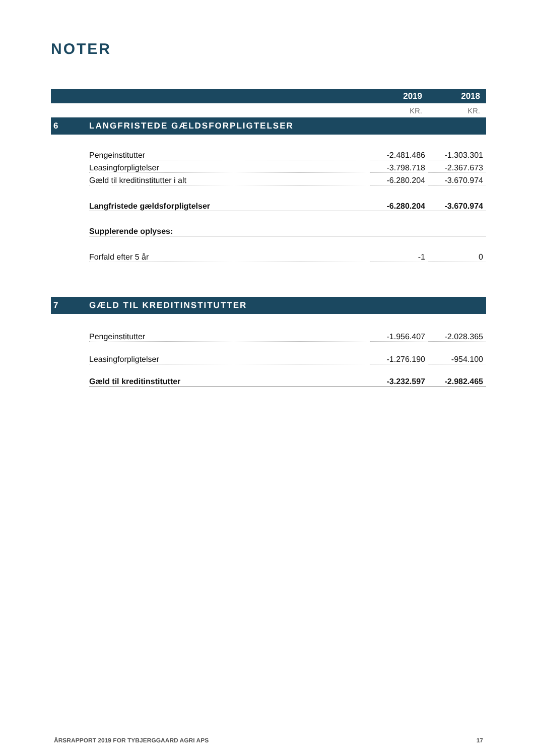NOTER
| | | 2019 | 2018 |
| --- | --- | --- | --- |
| | | KR. | KR. |
| 6 | LANGFRISTEDE GÆLDSFORPLIGTELSER | | |
| | Pengeinstitutter | -2.481.486 | -1.303.301 |
| | Leasingforpligtelser | -3.798.718 | -2.367.673 |
| | Gæld til kreditinstitutter i alt | -6.280.204 | -3.670.974 |
| | Langfristede gældsforpligtelser | -6.280.204 | -3.670.974 |
| | Supplerende oplyses: | | |
| | Forfald efter 5 år | -1 | 0 |
| 7 | GÆLD TIL KREDITINSTITUTTER | | |
| | Pengeinstitutter | -1.956.407 | -2.028.365 |
| | Leasingforpligtelser | -1.276.190 | -954.100 |
| | Gæld til kreditinstitutter | -3.232.597 | -2.982.465 |
ÅRSRAPPORT 2019 FOR TYBJERGGAARD AGRI APS 17